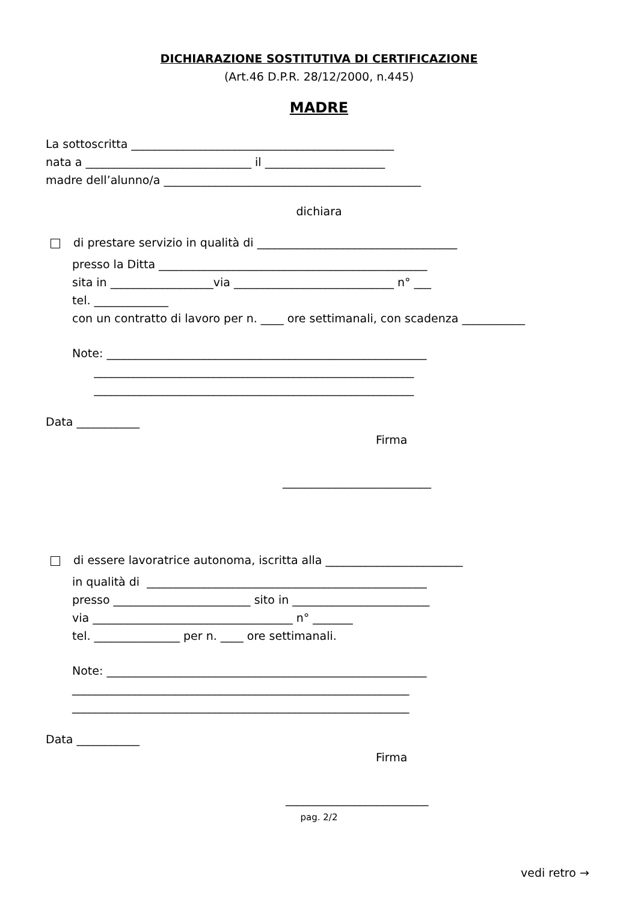DICHIARAZIONE SOSTITUTIVA DI CERTIFICAZIONE
(Art.46 D.P.R. 28/12/2000, n.445)
MADRE
La sottoscritta ______________________________________________
nata a _____________________________ il _____________________
madre dell’alunno/a _____________________________________________
dichiara
di prestare servizio in qualità di ___________________________________
presso la Ditta _______________________________________________
sita in __________________via ____________________________ n° ___
tel. _____________
con un contratto di lavoro per n. ____ ore settimanali, con scadenza ___________
Note: ________________________________________________________
________________________________________________________
________________________________________________________
Data ___________
Firma
__________________________
di essere lavoratrice autonoma, iscritta alla ________________________
in qualità di _________________________________________________
presso ________________________ sito in ________________________
via ___________________________________ n° _______
tel. _______________ per n. ____ ore settimanali.
Note: ________________________________________________________
___________________________________________________________
___________________________________________________________
Data ___________
Firma
_________________________
pag. 2/2
vedi retro →